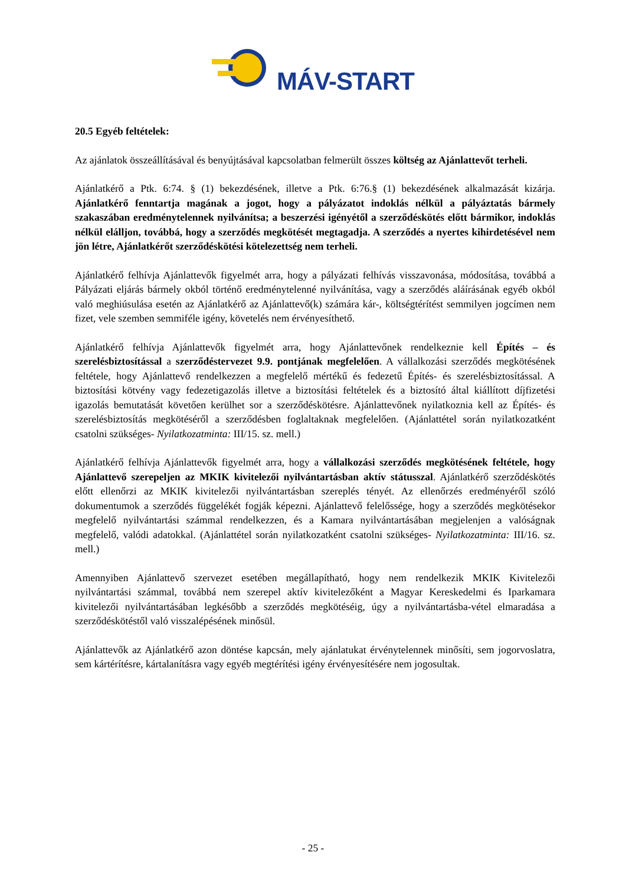MÁV-START
20.5 Egyéb feltételek:
Az ajánlatok összeállításával és benyújtásával kapcsolatban felmerült összes költség az Ajánlattevőt terheli.
Ajánlatkérő a Ptk. 6:74. § (1) bekezdésének, illetve a Ptk. 6:76.§ (1) bekezdésének alkalmazását kizárja. Ajánlatkérő fenntartja magának a jogot, hogy a pályázatot indoklás nélkül a pályáztatás bármely szakaszában eredménytelennek nyilvánítsa; a beszerzési igényétől a szerződéskötés előtt bármikor, indoklás nélkül elálljon, továbbá, hogy a szerződés megkötését megtagadja. A szerződés a nyertes kihirdetésével nem jön létre, Ajánlatkérőt szerződéskötési kötelezettség nem terheli.
Ajánlatkérő felhívja Ajánlattevők figyelmét arra, hogy a pályázati felhívás visszavonása, módosítása, továbbá a Pályázati eljárás bármely okból történő eredménytelenné nyilvánítása, vagy a szerződés aláírásának egyéb okból való meghiúsulása esetén az Ajánlatkérő az Ajánlattevő(k) számára kár-, költségtérítést semmilyen jogcímen nem fizet, vele szemben semmiféle igény, követelés nem érvényesíthető.
Ajánlatkérő felhívja Ajánlattevők figyelmét arra, hogy Ajánlattevőnek rendelkeznie kell Építés – és szerelésbiztosítással a szerződéstervezet 9.9. pontjának megfelelően. A vállalkozási szerződés megkötésének feltétele, hogy Ajánlattevő rendelkezzen a megfelelő mértékű és fedezetű Építés- és szerelésbiztosítással. A biztosítási kötvény vagy fedezetigazolás illetve a biztosítási feltételek és a biztosító által kiállított díjfizetési igazolás bemutatását követően kerülhet sor a szerződéskötésre. Ajánlattevőnek nyilatkoznia kell az Építés- és szerelésbiztosítás megkötéséről a szerződésben foglaltaknak megfelelően. (Ajánlattétel során nyilatkozatként csatolni szükséges- Nyilatkozatminta: III/15. sz. mell.)
Ajánlatkérő felhívja Ajánlattevők figyelmét arra, hogy a vállalkozási szerződés megkötésének feltétele, hogy Ajánlattevő szerepeljen az MKIK kivitelezői nyilvántartásban aktív státusszal. Ajánlatkérő szerződéskötés előtt ellenőrzi az MKIK kivitelezői nyilvántartásban szereplés tényét. Az ellenőrzés eredményéről szóló dokumentumok a szerződés függelékét fogják képezni. Ajánlattevő felelőssége, hogy a szerződés megkötésekor megfelelő nyilvántartási számmal rendelkezzen, és a Kamara nyilvántartásában megjelenjen a valóságnak megfelelő, valódi adatokkal. (Ajánlattétel során nyilatkozatként csatolni szükséges- Nyilatkozatminta: III/16. sz. mell.)
Amennyiben Ajánlattevő szervezet esetében megállapítható, hogy nem rendelkezik MKIK Kivitelezői nyilvántartási számmal, továbbá nem szerepel aktív kivitelezőként a Magyar Kereskedelmi és Iparkamara kivitelezői nyilvántartásában legkésőbb a szerződés megkötéséig, úgy a nyilvántartásba-vétel elmaradása a szerződéskötéstől való visszalépésének minősül.
Ajánlattevők az Ajánlatkérő azon döntése kapcsán, mely ajánlatukat érvénytelennek minősíti, sem jogorvoslatra, sem kártérítésre, kártalanításra vagy egyéb megtérítési igény érvényesítésére nem jogosultak.
- 25 -